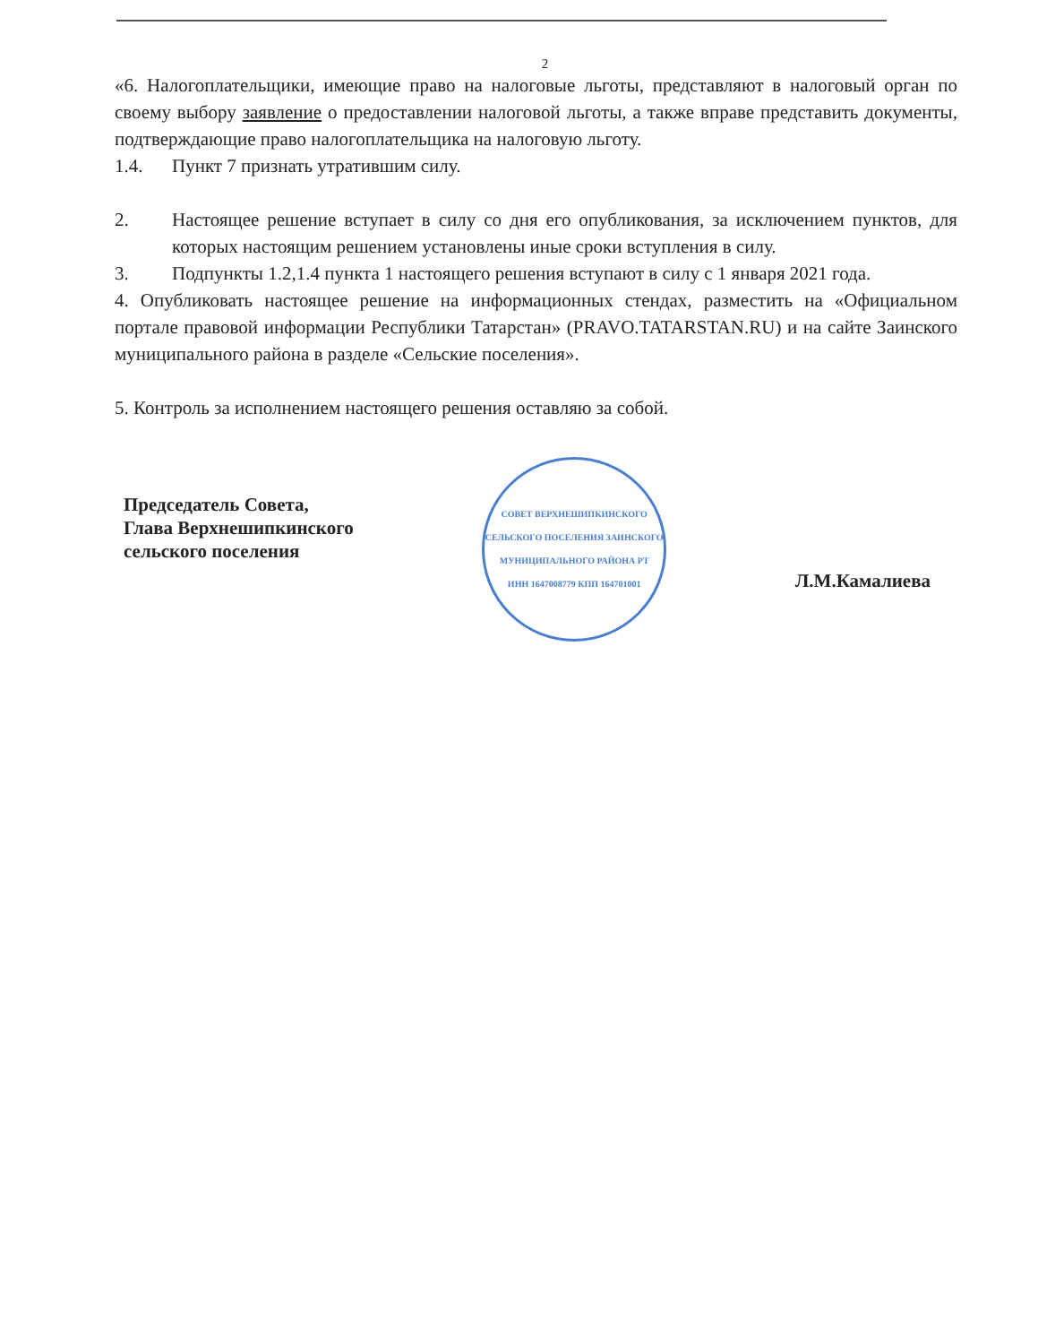2
«6. Налогоплательщики, имеющие право на налоговые льготы, представляют в налоговый орган по своему выбору заявление о предоставлении налоговой льготы, а также вправе представить документы, подтверждающие право налогоплательщика на налоговую льготу.
1.4. Пункт 7 признать утратившим силу.
2. Настоящее решение вступает в силу со дня его опубликования, за исключением пунктов, для которых настоящим решением установлены иные сроки вступления в силу.
3. Подпункты 1.2,1.4 пункта 1 настоящего решения вступают в силу с 1 января 2021 года.
4. Опубликовать настоящее решение на информационных стендах, разместить на «Официальном портале правовой информации Республики Татарстан» (PRAVO.TATARSTAN.RU) и на сайте Заинского муниципального района в разделе «Сельские поселения».
5. Контроль за исполнением настоящего решения оставляю за собой.
Председатель Совета,
Глава Верхнешипкинского
сельского поселения
СОВЕТ ВЕРХНЕШИПКИНСКОГО СЕЛЬСКОГО ПОСЕЛЕНИЯ ЗАИНСКОГО МУНИЦИПАЛЬНОГО РАЙОНА РТ
ИНН 1647008779 КПП 164701001
Л.М.Камалиева